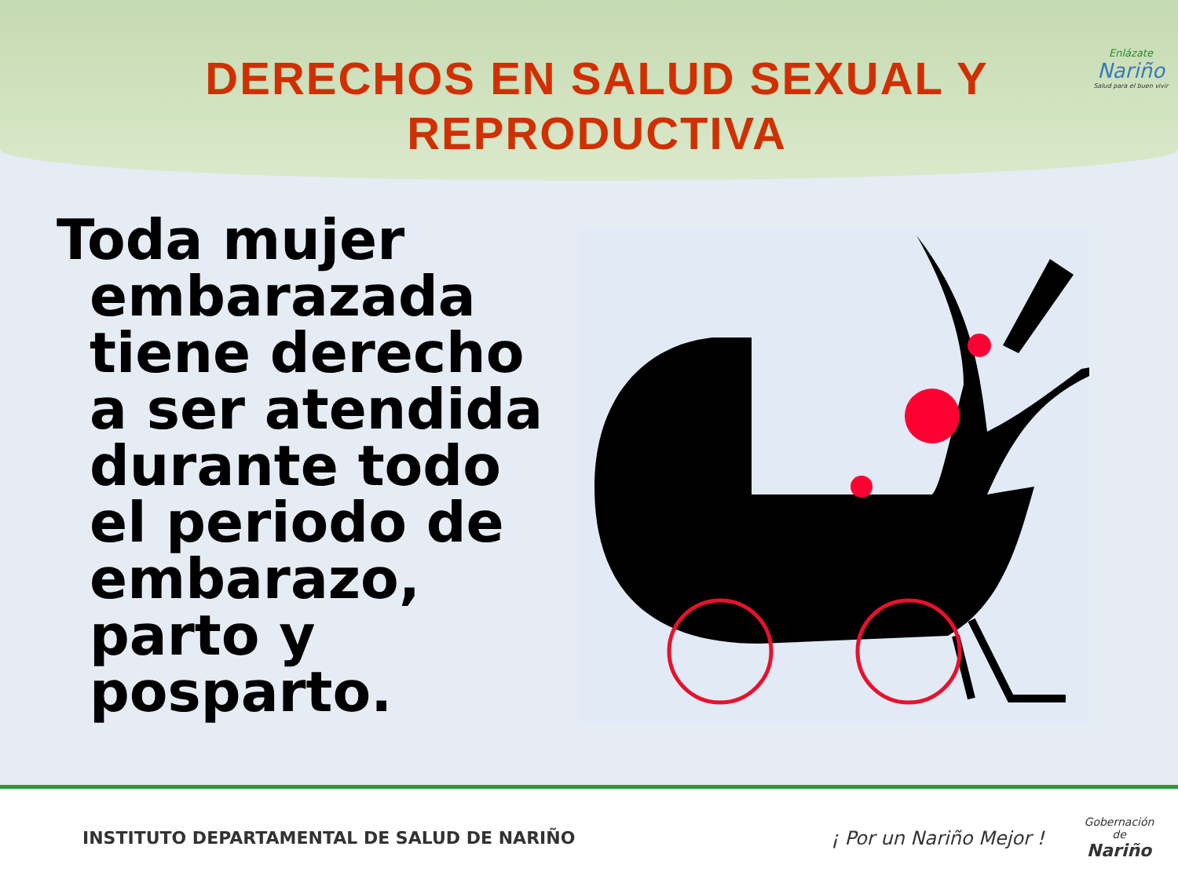DERECHOS EN SALUD SEXUAL Y REPRODUCTIVA
Enlázate
Nariño
Salud para el buen vivir
Toda mujer embarazada tiene derecho a ser atendida durante todo el periodo de embarazo, parto y posparto.
INSTITUTO DEPARTAMENTAL DE SALUD DE NARIÑO
¡ Por un Nariño Mejor !
Gobernación de
Nariño